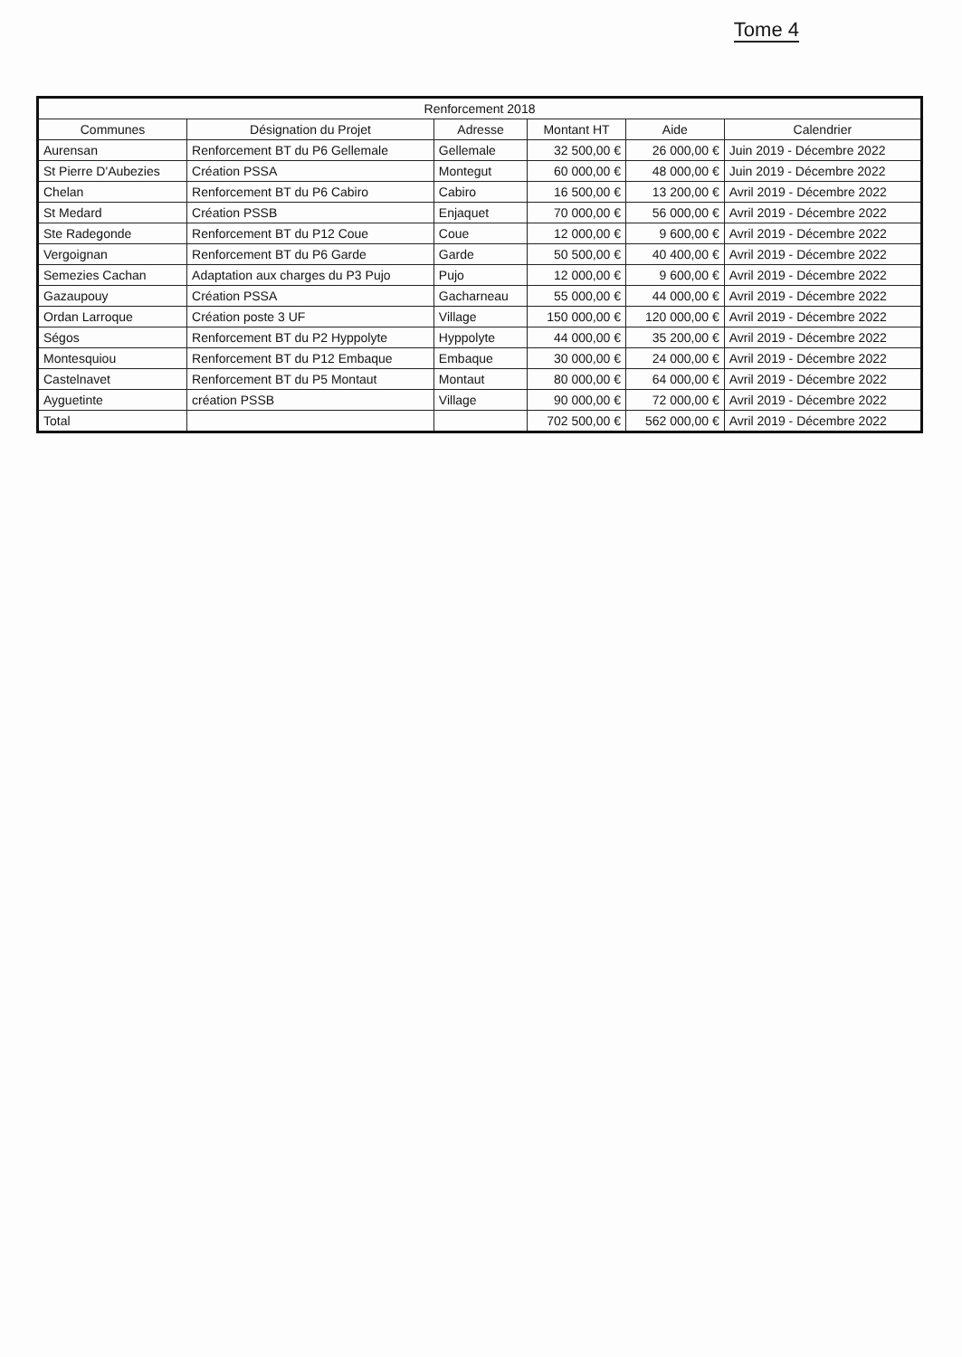Tome 4
| Renforcement 2018 | | | | | |
| --- | --- | --- | --- | --- | --- |
| Communes | Désignation du Projet | Adresse | Montant HT | Aide | Calendrier |
| Aurensan | Renforcement BT du P6 Gellemale | Gellemale | 32 500,00 € | 26 000,00 € | Juin 2019 - Décembre 2022 |
| St Pierre D'Aubezies | Création PSSA | Montegut | 60 000,00 € | 48 000,00 € | Juin 2019 - Décembre 2022 |
| Chelan | Renforcement BT du P6 Cabiro | Cabiro | 16 500,00 € | 13 200,00 € | Avril 2019 - Décembre 2022 |
| St Medard | Création PSSB | Enjaquet | 70 000,00 € | 56 000,00 € | Avril 2019 - Décembre 2022 |
| Ste Radegonde | Renforcement BT du P12 Coue | Coue | 12 000,00 € | 9 600,00 € | Avril 2019 - Décembre 2022 |
| Vergoignan | Renforcement BT du P6 Garde | Garde | 50 500,00 € | 40 400,00 € | Avril 2019 - Décembre 2022 |
| Semezies Cachan | Adaptation aux charges du P3 Pujo | Pujo | 12 000,00 € | 9 600,00 € | Avril 2019 - Décembre 2022 |
| Gazaupouy | Création PSSA | Gacharneau | 55 000,00 € | 44 000,00 € | Avril 2019 - Décembre 2022 |
| Ordan Larroque | Création poste 3 UF | Village | 150 000,00 € | 120 000,00 € | Avril 2019 - Décembre 2022 |
| Ségos | Renforcement BT du P2 Hyppolyte | Hyppolyte | 44 000,00 € | 35 200,00 € | Avril 2019 - Décembre 2022 |
| Montesquiou | Renforcement BT du P12 Embaque | Embaque | 30 000,00 € | 24 000,00 € | Avril 2019 - Décembre 2022 |
| Castelnavet | Renforcement BT du P5 Montaut | Montaut | 80 000,00 € | 64 000,00 € | Avril 2019 - Décembre 2022 |
| Ayguetinte | création PSSB | Village | 90 000,00 € | 72 000,00 € | Avril 2019 - Décembre 2022 |
| Total | | | 702 500,00 € | 562 000,00 € | Avril 2019 - Décembre 2022 |